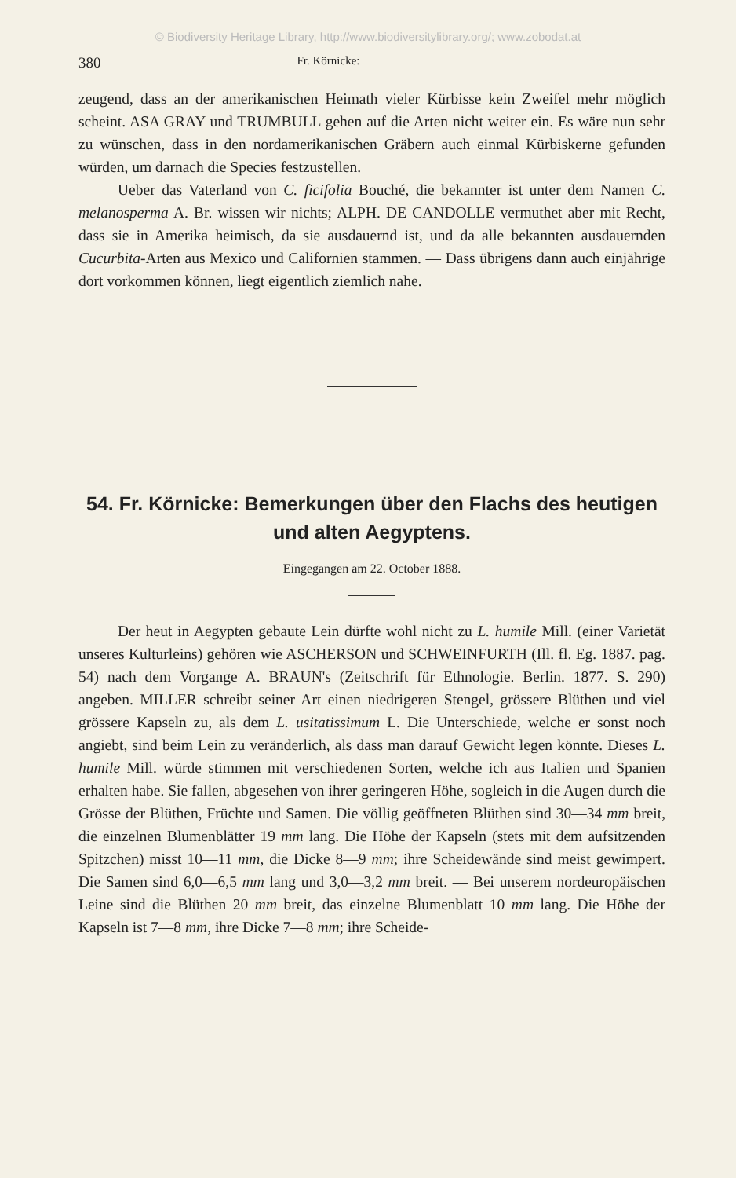© Biodiversity Heritage Library, http://www.biodiversitylibrary.org/; www.zobodat.at
380 Fr. Körnicke:
zeugend, dass an der amerikanischen Heimath vieler Kürbisse kein Zweifel mehr möglich scheint. ASA GRAY und TRUMBULL gehen auf die Arten nicht weiter ein. Es wäre nun sehr zu wünschen, dass in den nordamerikanischen Gräbern auch einmal Kürbiskerne gefunden würden, um darnach die Species festzustellen.
Ueber das Vaterland von C. ficifolia Bouché, die bekannter ist unter dem Namen C. melanosperma A. Br. wissen wir nichts; ALPH. DE CANDOLLE vermuthet aber mit Recht, dass sie in Amerika heimisch, da sie ausdauernd ist, und da alle bekannten ausdauernden Cucurbita-Arten aus Mexico und Californien stammen. — Dass übrigens dann auch einjährige dort vorkommen können, liegt eigentlich ziemlich nahe.
54. Fr. Körnicke: Bemerkungen über den Flachs des heutigen und alten Aegyptens.
Eingegangen am 22. October 1888.
Der heut in Aegypten gebaute Lein dürfte wohl nicht zu L. humile Mill. (einer Varietät unseres Kulturleins) gehören wie ASCHERSON und SCHWEINFURTH (Ill. fl. Eg. 1887. pag. 54) nach dem Vorgange A. BRAUN's (Zeitschrift für Ethnologie. Berlin. 1877. S. 290) angeben. MILLER schreibt seiner Art einen niedrigeren Stengel, grössere Blüthen und viel grössere Kapseln zu, als dem L. usitatissimum L. Die Unterschiede, welche er sonst noch angiebt, sind beim Lein zu veränderlich, als dass man darauf Gewicht legen könnte. Dieses L. humile Mill. würde stimmen mit verschiedenen Sorten, welche ich aus Italien und Spanien erhalten habe. Sie fallen, abgesehen von ihrer geringeren Höhe, sogleich in die Augen durch die Grösse der Blüthen, Früchte und Samen. Die völlig geöffneten Blüthen sind 30—34 mm breit, die einzelnen Blumenblätter 19 mm lang. Die Höhe der Kapseln (stets mit dem aufsitzenden Spitzchen) misst 10—11 mm, die Dicke 8—9 mm; ihre Scheidewände sind meist gewimpert. Die Samen sind 6,0—6,5 mm lang und 3,0—3,2 mm breit. — Bei unserem nordeuropäischen Leine sind die Blüthen 20 mm breit, das einzelne Blumenblatt 10 mm lang. Die Höhe der Kapseln ist 7—8 mm, ihre Dicke 7—8 mm; ihre Scheide-